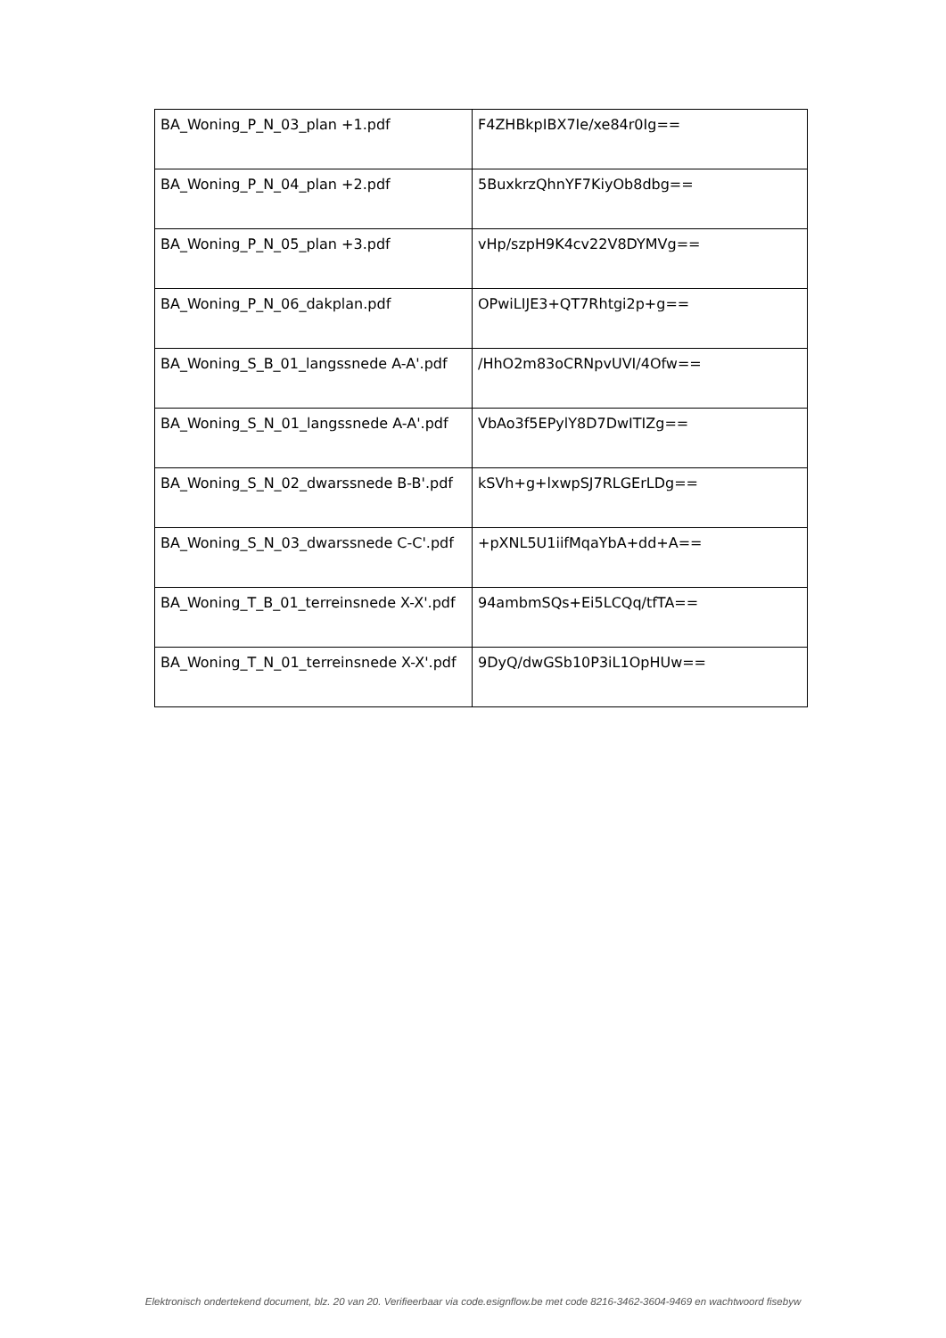| BA_Woning_P_N_03_plan +1.pdf | F4ZHBkpIBX7Ie/xe84r0Ig== |
| BA_Woning_P_N_04_plan +2.pdf | 5BuxkrzQhnYF7KiyOb8dbg== |
| BA_Woning_P_N_05_plan +3.pdf | vHp/szpH9K4cv22V8DYMVg== |
| BA_Woning_P_N_06_dakplan.pdf | OPwiLIJE3+QT7Rhtgi2p+g== |
| BA_Woning_S_B_01_langssnede A-A'.pdf | /HhO2m83oCRNpvUVI/4Ofw== |
| BA_Woning_S_N_01_langssnede A-A'.pdf | VbAo3f5EPylY8D7DwITIZg== |
| BA_Woning_S_N_02_dwarssnede B-B'.pdf | kSVh+g+lxwpSJ7RLGErLDg== |
| BA_Woning_S_N_03_dwarssnede C-C'.pdf | +pXNL5U1iifMqaYbA+dd+A== |
| BA_Woning_T_B_01_terreinsnede X-X'.pdf | 94ambmSQs+Ei5LCQq/tfTA== |
| BA_Woning_T_N_01_terreinsnede X-X'.pdf | 9DyQ/dwGSb10P3iL1OpHUw== |
Elektronisch ondertekend document, blz. 20 van 20. Verifieerbaar via code.esignflow.be met code 8216-3462-3604-9469 en wachtwoord fisebyw